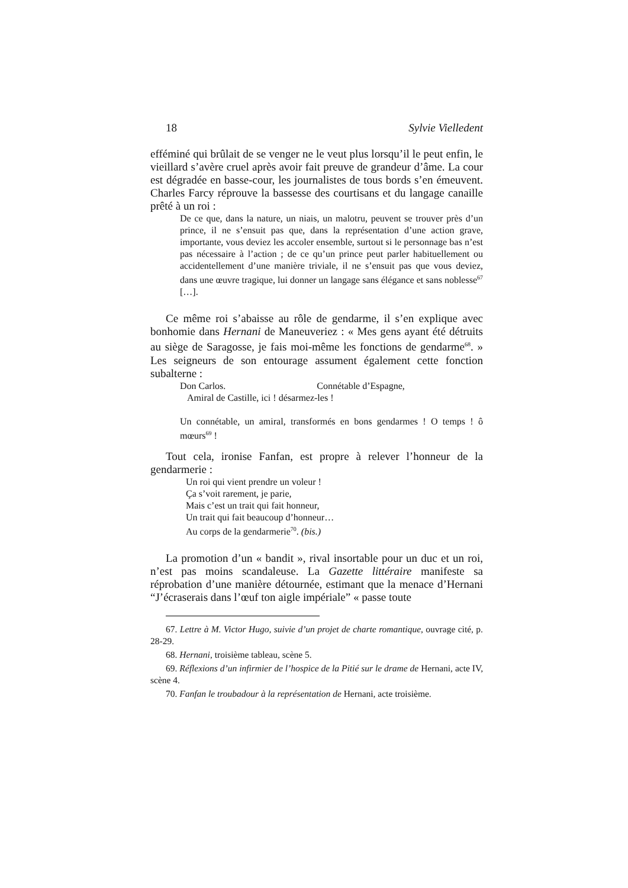18 Sylvie Vielledent
efféminé qui brûlait de se venger ne le veut plus lorsqu’il le peut enfin, le vieillard s’avère cruel après avoir fait preuve de grandeur d’âme. La cour est dégradée en basse-cour, les journalistes de tous bords s’en émeuvent. Charles Farcy réprouve la bassesse des courtisans et du langage canaille prêté à un roi :
De ce que, dans la nature, un niais, un malotru, peuvent se trouver près d’un prince, il ne s’ensuit pas que, dans la représentation d’une action grave, importante, vous deviez les accoler ensemble, surtout si le personnage bas n’est pas nécessaire à l’action ; de ce qu’un prince peut parler habituellement ou accidentellement d’une manière triviale, il ne s’ensuit pas que vous deviez, dans une œuvre tragique, lui donner un langage sans élégance et sans noblesse<sup>67</sup> […].
Ce même roi s’abaisse au rôle de gendarme, il s’en explique avec bonhomie dans Hernani de Maneuveriez : « Mes gens ayant été détruits au siège de Saragosse, je fais moi-même les fonctions de gendarme<sup>68</sup>. » Les seigneurs de son entourage assument également cette fonction subalterne :
Don Carlos. Connétable d’Espagne,
Amiral de Castille, ici ! désarmez-les !
Un connétable, un amiral, transformés en bons gendarmes ! O temps ! ô mœurs<sup>69</sup> !
Tout cela, ironise Fanfan, est propre à relever l’honneur de la gendarmerie :
Un roi qui vient prendre un voleur !
Ça s’voit rarement, je parie,
Mais c’est un trait qui fait honneur,
Un trait qui fait beaucoup d’honneur…
Au corps de la gendarmerie<sup>70</sup>. (bis.)
La promotion d’un « bandit », rival insortable pour un duc et un roi, n’est pas moins scandaleuse. La Gazette littéraire manifeste sa réprobation d’une manière détournée, estimant que la menace d’Hernani “J’écraserais dans l’œuf ton aigle impériale” « passe toute
67. Lettre à M. Victor Hugo, suivie d’un projet de charte romantique, ouvrage cité, p. 28-29.
68. Hernani, troisième tableau, scène 5.
69. Réflexions d’un infirmier de l’hospice de la Pitié sur le drame de Hernani, acte IV, scène 4.
70. Fanfan le troubadour à la représentation de Hernani, acte troisième.